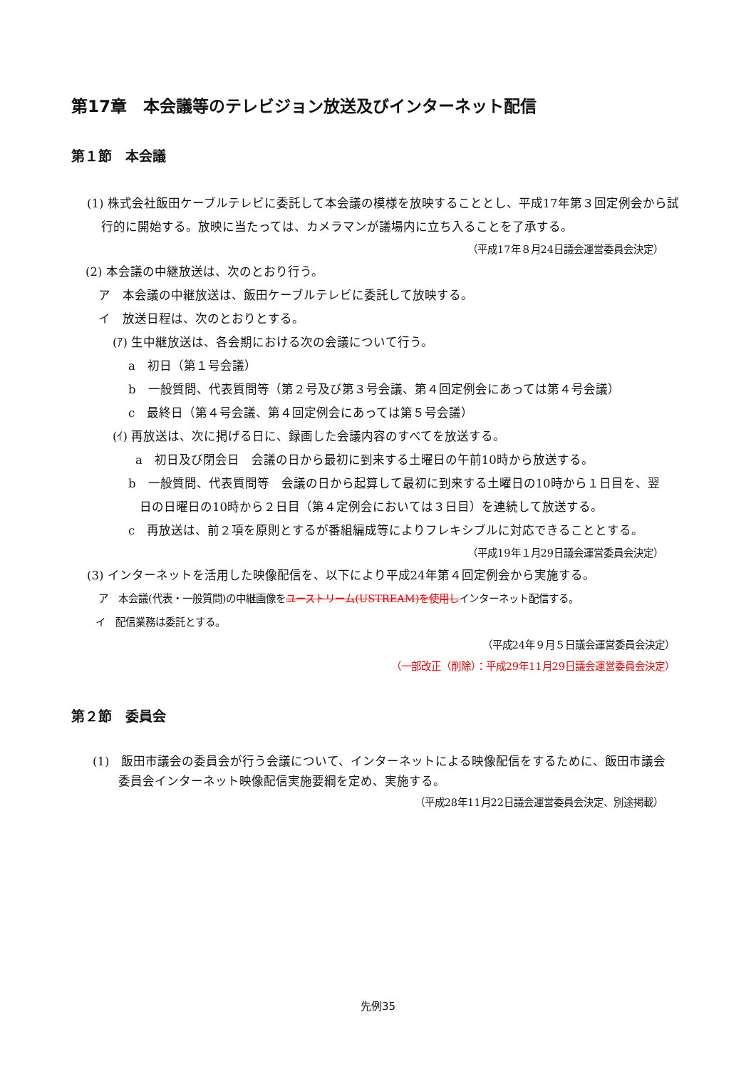第17章　本会議等のテレビジョン放送及びインターネット配信
第１節　本会議
(1) 株式会社飯田ケーブルテレビに委託して本会議の模様を放映することとし、平成17年第３回定例会から試行的に開始する。放映に当たっては、カメラマンが議場内に立ち入ることを了承する。
（平成17年８月24日議会運営委員会決定）
(2) 本会議の中継放送は、次のとおり行う。
ア　本会議の中継放送は、飯田ケーブルテレビに委託して放映する。
イ　放送日程は、次のとおりとする。
(ｱ) 生中継放送は、各会期における次の会議について行う。
a　初日（第１号会議）
b　一般質問、代表質問等（第２号及び第３号会議、第４回定例会にあっては第４号会議）
c　最終日（第４号会議、第４回定例会にあっては第５号会議）
(ｲ) 再放送は、次に掲げる日に、録画した会議内容のすべてを放送する。
a　初日及び閉会日　会議の日から最初に到来する土曜日の午前10時から放送する。
b　一般質問、代表質問等　会議の日から起算して最初に到来する土曜日の10時から１日目を、翌日の日曜日の10時から２日目（第４定例会においては３日目）を連続して放送する。
c　再放送は、前２項を原則とするが番組編成等によりフレキシブルに対応できることとする。
（平成19年１月29日議会運営委員会決定）
(3) インターネットを活用した映像配信を、以下により平成24年第４回定例会から実施する。
ア　本会議(代表・一般質問)の中継画像をユーストリーム(USTREAM)を使用しインターネット配信する。
イ　配信業務は委託とする。
（平成24年９月５日議会運営委員会決定）
（一部改正（削除）：平成29年11月29日議会運営委員会決定）
第２節　委員会
(1)　飯田市議会の委員会が行う会議について、インターネットによる映像配信をするために、飯田市議会委員会インターネット映像配信実施要綱を定め、実施する。
（平成28年11月22日議会運営委員会決定、別途掲載）
先例35